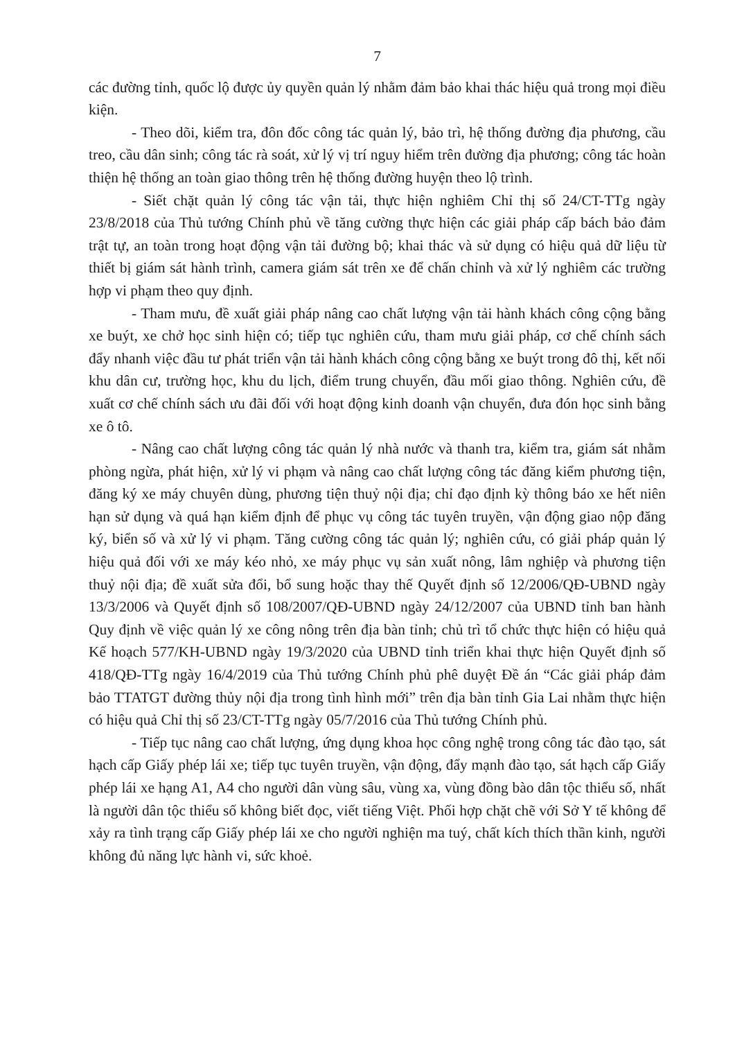7
các đường tỉnh, quốc lộ được ủy quyền quản lý nhằm đảm bảo khai thác hiệu quả trong mọi điều kiện.
- Theo dõi, kiểm tra, đôn đốc công tác quản lý, bảo trì, hệ thống đường địa phương, cầu treo, cầu dân sinh; công tác rà soát, xử lý vị trí nguy hiểm trên đường địa phương; công tác hoàn thiện hệ thống an toàn giao thông trên hệ thống đường huyện theo lộ trình.
- Siết chặt quản lý công tác vận tải, thực hiện nghiêm Chỉ thị số 24/CT-TTg ngày 23/8/2018 của Thủ tướng Chính phủ về tăng cường thực hiện các giải pháp cấp bách bảo đảm trật tự, an toàn trong hoạt động vận tải đường bộ; khai thác và sử dụng có hiệu quả dữ liệu từ thiết bị giám sát hành trình, camera giám sát trên xe để chấn chỉnh và xử lý nghiêm các trường hợp vi phạm theo quy định.
- Tham mưu, đề xuất giải pháp nâng cao chất lượng vận tải hành khách công cộng bằng xe buýt, xe chở học sinh hiện có; tiếp tục nghiên cứu, tham mưu giải pháp, cơ chế chính sách đẩy nhanh việc đầu tư phát triển vận tải hành khách công cộng bằng xe buýt trong đô thị, kết nối khu dân cư, trường học, khu du lịch, điểm trung chuyển, đầu mối giao thông. Nghiên cứu, đề xuất cơ chế chính sách ưu đãi đối với hoạt động kinh doanh vận chuyển, đưa đón học sinh bằng xe ô tô.
- Nâng cao chất lượng công tác quản lý nhà nước và thanh tra, kiểm tra, giám sát nhằm phòng ngừa, phát hiện, xử lý vi phạm và nâng cao chất lượng công tác đăng kiểm phương tiện, đăng ký xe máy chuyên dùng, phương tiện thuỷ nội địa; chỉ đạo định kỳ thông báo xe hết niên hạn sử dụng và quá hạn kiểm định để phục vụ công tác tuyên truyền, vận động giao nộp đăng ký, biển số và xử lý vi phạm. Tăng cường công tác quản lý; nghiên cứu, có giải pháp quản lý hiệu quả đối với xe máy kéo nhỏ, xe máy phục vụ sản xuất nông, lâm nghiệp và phương tiện thuỷ nội địa; đề xuất sửa đổi, bổ sung hoặc thay thế Quyết định số 12/2006/QĐ-UBND ngày 13/3/2006 và Quyết định số 108/2007/QĐ-UBND ngày 24/12/2007 của UBND tỉnh ban hành Quy định về việc quản lý xe công nông trên địa bàn tỉnh; chủ trì tổ chức thực hiện có hiệu quả Kế hoạch 577/KH-UBND ngày 19/3/2020 của UBND tỉnh triển khai thực hiện Quyết định số 418/QĐ-TTg ngày 16/4/2019 của Thủ tướng Chính phủ phê duyệt Đề án “Các giải pháp đảm bảo TTATGT đường thủy nội địa trong tình hình mới” trên địa bàn tỉnh Gia Lai nhằm thực hiện có hiệu quả Chỉ thị số 23/CT-TTg ngày 05/7/2016 của Thủ tướng Chính phủ.
- Tiếp tục nâng cao chất lượng, ứng dụng khoa học công nghệ trong công tác đào tạo, sát hạch cấp Giấy phép lái xe; tiếp tục tuyên truyền, vận động, đẩy mạnh đào tạo, sát hạch cấp Giấy phép lái xe hạng A1, A4 cho người dân vùng sâu, vùng xa, vùng đồng bào dân tộc thiểu số, nhất là người dân tộc thiểu số không biết đọc, viết tiếng Việt. Phối hợp chặt chẽ với Sở Y tế không để xảy ra tình trạng cấp Giấy phép lái xe cho người nghiện ma tuý, chất kích thích thần kinh, người không đủ năng lực hành vi, sức khoẻ.